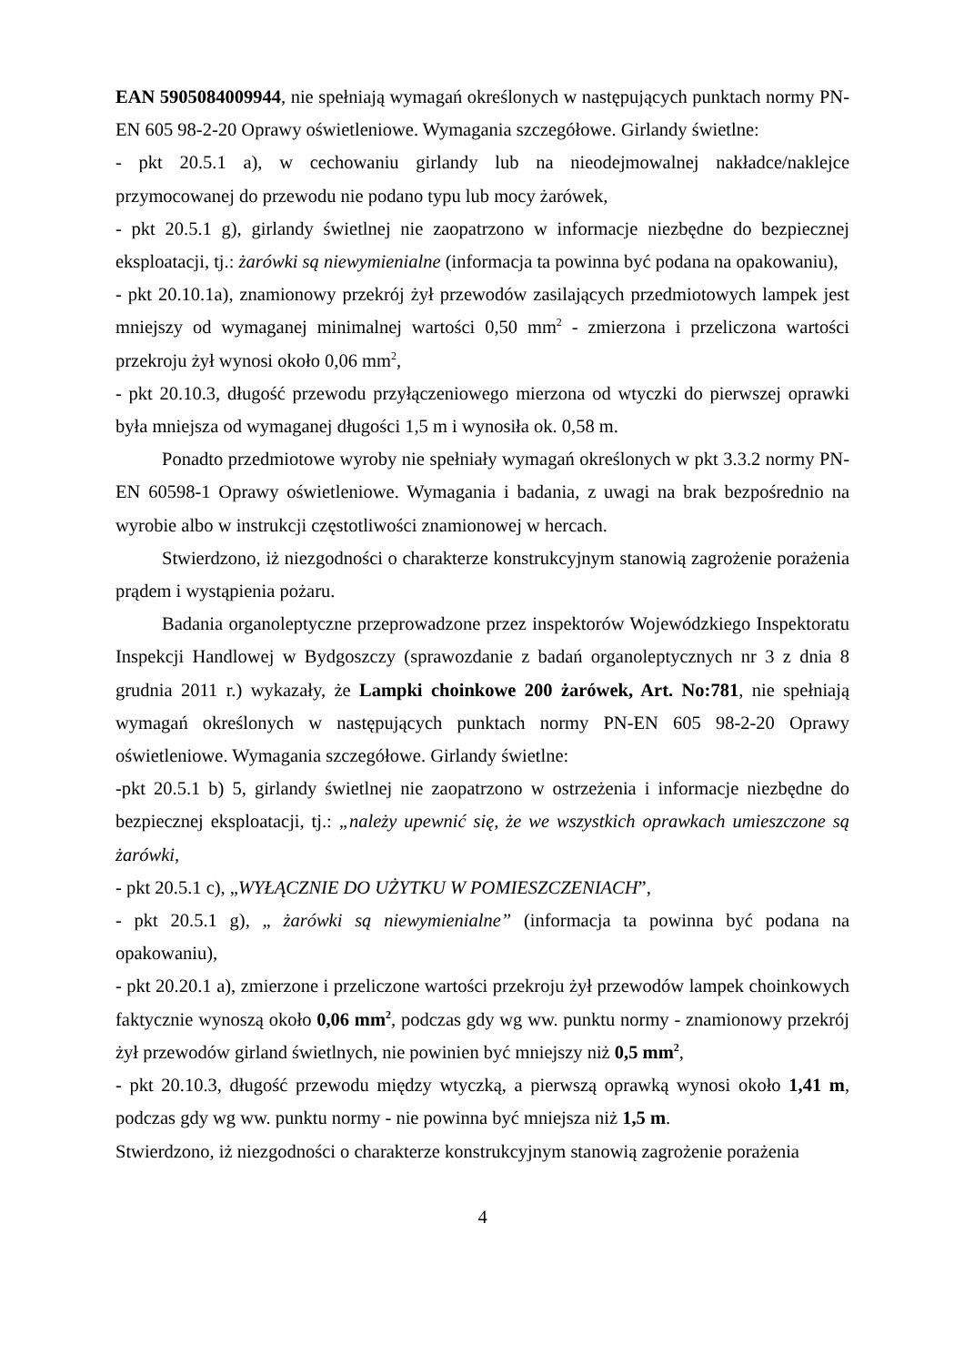EAN 5905084009944, nie spełniają wymagań określonych w następujących punktach normy PN-EN 605 98-2-20 Oprawy oświetleniowe. Wymagania szczegółowe. Girlandy świetlne:
- pkt 20.5.1 a), w cechowaniu girlandy lub na nieodejmowalnej nakładce/naklejce przymocowanej do przewodu nie podano typu lub mocy żarówek,
- pkt 20.5.1 g), girlandy świetlnej nie zaopatrzono w informacje niezbędne do bezpiecznej eksploatacji, tj.: żarówki są niewymienialne (informacja ta powinna być podana na opakowaniu),
- pkt 20.10.1a), znamionowy przekrój żył przewodów zasilających przedmiotowych lampek jest mniejszy od wymaganej minimalnej wartości 0,50 mm<sup>2</sup> - zmierzona i przeliczona wartości przekroju żył wynosi około 0,06 mm<sup>2</sup>,
- pkt 20.10.3, długość przewodu przyłączeniowego mierzona od wtyczki do pierwszej oprawki była mniejsza od wymaganej długości 1,5 m i wynosiła ok. 0,58 m.
Ponadto przedmiotowe wyroby nie spełniały wymagań określonych w pkt 3.3.2 normy PN-EN 60598-1 Oprawy oświetleniowe. Wymagania i badania, z uwagi na brak bezpośrednio na wyrobie albo w instrukcji częstotliwości znamionowej w hercach.
Stwierdzono, iż niezgodności o charakterze konstrukcyjnym stanowią zagrożenie porażenia prądem i wystąpienia pożaru.
Badania organoleptyczne przeprowadzone przez inspektorów Wojewódzkiego Inspektoratu Inspekcji Handlowej w Bydgoszczy (sprawozdanie z badań organoleptycznych nr 3 z dnia 8 grudnia 2011 r.) wykazały, że Lampki choinkowe 200 żarówek, Art. No:781, nie spełniają wymagań określonych w następujących punktach normy PN-EN 605 98-2-20 Oprawy oświetleniowe. Wymagania szczegółowe. Girlandy świetlne:
-pkt 20.5.1 b) 5, girlandy świetlnej nie zaopatrzono w ostrzeżenia i informacje niezbędne do bezpiecznej eksploatacji, tj.: „należy upewnić się, że we wszystkich oprawkach umieszczone są żarówki,
- pkt 20.5.1 c), „WYŁĄCZNIE DO UŻYTKU W POMIESZCZENIACH”,
- pkt 20.5.1 g), „ żarówki są niewymienialne” (informacja ta powinna być podana na opakowaniu),
- pkt 20.20.1 a), zmierzone i przeliczone wartości przekroju żył przewodów lampek choinkowych faktycznie wynoszą około 0,06 mm<sup>2</sup>, podczas gdy wg ww. punktu normy - znamionowy przekrój żył przewodów girland świetlnych, nie powinien być mniejszy niż 0,5 mm<sup>2</sup>,
- pkt 20.10.3, długość przewodu między wtyczką, a pierwszą oprawką wynosi około 1,41 m, podczas gdy wg ww. punktu normy - nie powinna być mniejsza niż 1,5 m.
Stwierdzono, iż niezgodności o charakterze konstrukcyjnym stanowią zagrożenie porażenia
4